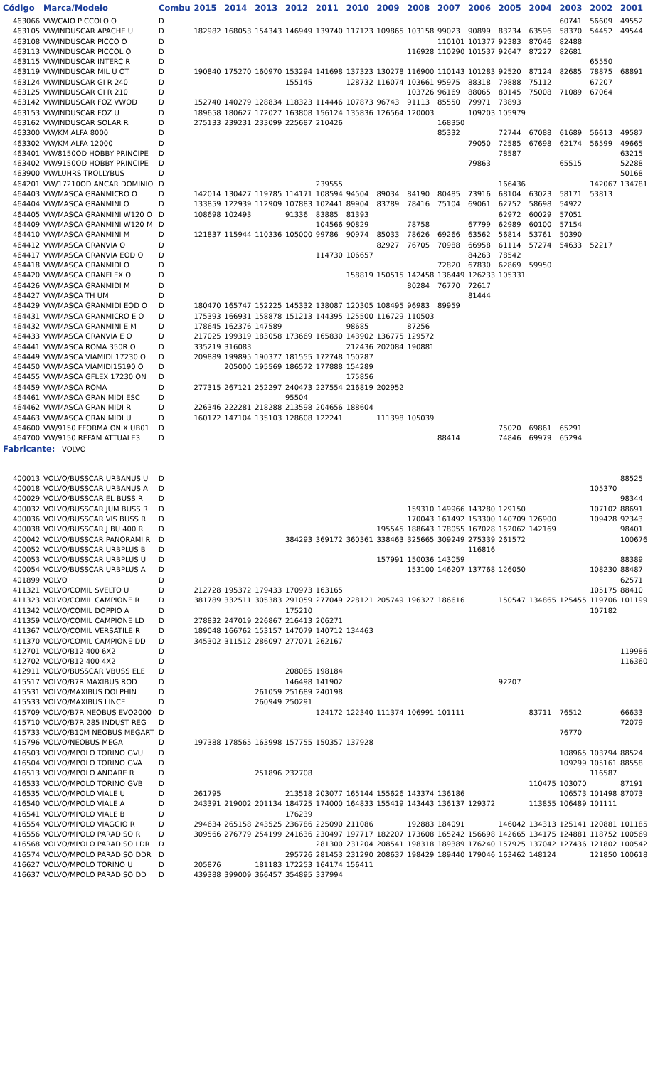| Código | Marca/Modelo | Combu | 2015 | 2014 | 2013 | 2012 | 2011 | 2010 | 2009 | 2008 | 2007 | 2006 | 2005 | 2004 | 2003 | 2002 | 2001 |
| --- | --- | --- | --- | --- | --- | --- | --- | --- | --- | --- | --- | --- | --- | --- | --- | --- | --- |
| 463066 | VW/CAIO PICCOLO O | D | | | | | | | | | | | | | 60741 | 56609 | 49552 |
| 463105 | VW/INDUSCAR APACHE U | D | 182982 | 168053 | 154343 | 146949 | 139740 | 117123 | 109865 | 103158 | 99023 | 90899 | 83234 | 63596 | 58370 | 54452 | 49544 |
| 463108 | VW/INDUSCAR PICCO O | D | | | | | | | | | 110101 | 101377 | 92383 | 87046 | 82488 | | |
| 463113 | VW/INDUSCAR PICCOL O | D | | | | | | | | 116928 | 110290 | 101537 | 92647 | 87227 | 82681 | | |
| 463115 | VW/INDUSCAR INTERC R | D | | | | | | | | | | | | | | 65550 | |
| 463119 | VW/INDUSCAR MIL U OT | D | 190840 | 175270 | 160970 | 153294 | 141698 | 137323 | 130278 | 116900 | 110143 | 101283 | 92520 | 87124 | 82685 | 78875 | 68891 |
| 463124 | VW/INDUSCAR GI R 240 | D | | | | 155145 | | 128732 | 116074 | 103661 | 95975 | 88318 | 79888 | 75112 | | 67207 | |
| 463125 | VW/INDUSCAR GI R 210 | D | | | | | | | | 103726 | 96169 | 88065 | 80145 | 75008 | 71089 | 67064 | |
| 463142 | VW/INDUSCAR FOZ VWOD | D | 152740 | 140279 | 128834 | 118323 | 114446 | 107873 | 96743 | 91113 | 85550 | 79971 | 73893 | | | | |
| 463153 | VW/INDUSCAR FOZ U | D | 189658 | 180627 | 172027 | 163808 | 156124 | 135836 | 126564 | 120003 | | 109203 | 105979 | | | | |
| 463162 | VW/INDUSCAR SOLAR R | D | 275133 | 239231 | 233099 | 225687 | 210426 | | | | 168350 | | | | | | |
| 463300 | VW/KM ALFA 8000 | D | | | | | | | | | 85332 | | 72744 | 67088 | 61689 | 56613 | 49587 |
| 463302 | VW/KM ALFA 12000 | D | | | | | | | | | | 79050 | 72585 | 67698 | 62174 | 56599 | 49665 |
| 463401 | VW/8150OD HOBBY PRINCIPE | D | | | | | | | | | | | 78587 | | | | 63215 |
| 463402 | VW/9150OD HOBBY PRINCIPE | D | | | | | | | | | | 79863 | | | 65515 | | 52288 |
| 463900 | VW/LUHRS TROLLYBUS | D | | | | | | | | | | | | | | | 50168 |
| 464201 | VW/17210OD ANCAR DOMINIO | D | | | | | 239555 | | | | | | 166436 | | | 142067 | 134781 |
| 464403 | VW/MASCA GRANMICRO O | D | 142014 | 130427 | 119785 | 114171 | 108594 | 94504 | 89034 | 84190 | 80485 | 73916 | 68104 | 63023 | 58171 | 53813 | |
| 464404 | VW/MASCA GRANMINI O | D | 133859 | 122939 | 112909 | 107883 | 102441 | 89904 | 83789 | 78416 | 75104 | 69061 | 62752 | 58698 | 54922 | | |
| 464405 | VW/MASCA GRANMINI W120 O | D | 108698 | 102493 | | 91336 | 83885 | 81393 | | | | | 62972 | 60029 | 57051 | | |
| 464409 | VW/MASCA GRANMINI W120 M | D | | | | | 104566 | 90829 | | 78758 | | 67799 | 62989 | 60100 | 57154 | | |
| 464410 | VW/MASCA GRANMINI M | D | 121837 | 115944 | 110336 | 105000 | 99786 | 90974 | 85033 | 78626 | 69266 | 63562 | 56814 | 53761 | 50390 | | |
| 464412 | VW/MASCA GRANVIA O | D | | | | | | | 82927 | 76705 | 70988 | 66958 | 61114 | 57274 | 54633 | 52217 | |
| 464417 | VW/MASCA GRANVIA EOD O | D | | | | | 114730 | 106657 | | | | 84263 | 78542 | | | | |
| 464418 | VW/MASCA GRANMIDI O | D | | | | | | | | | 72820 | 67830 | 62869 | 59950 | | | |
| 464420 | VW/MASCA GRANFLEX O | D | | | | | | 158819 | 150515 | 142458 | 136449 | 126233 | 105331 | | | | |
| 464426 | VW/MASCA GRANMIDI M | D | | | | | | | | 80284 | 76770 | 72617 | | | | | |
| 464427 | VW/MASCA TH UM | D | | | | | | | | | | 81444 | | | | | |
| 464429 | VW/MASCA GRANMIDI EOD O | D | 180470 | 165747 | 152225 | 145332 | 138087 | 120305 | 108495 | 96983 | 89959 | | | | | | |
| 464431 | VW/MASCA GRANMICRO E O | D | 175393 | 166931 | 158878 | 151213 | 144395 | 125500 | 116729 | 110503 | | | | | | | |
| 464432 | VW/MASCA GRANMINI E M | D | 178645 | 162376 | 147589 | | | 98685 | | 87256 | | | | | | | |
| 464433 | VW/MASCA GRANVIA E O | D | 217025 | 199319 | 183058 | 173669 | 165830 | 143902 | 136775 | 129572 | | | | | | | |
| 464441 | VW/MASCA ROMA 350R O | D | 335219 | 316083 | | | | 212436 | 202084 | 190881 | | | | | | | |
| 464449 | VW/MASCA VIAMIDI 17230 O | D | 209889 | 199895 | 190377 | 181555 | 172748 | 150287 | | | | | | | | | |
| 464450 | VW/MASCA VIAMIDI15190 O | D | | 205000 | 195569 | 186572 | 177888 | 154289 | | | | | | | | | |
| 464455 | VW/MASCA GFLEX 17230 ON | D | | | | | | 175856 | | | | | | | | | |
| 464459 | VW/MASCA ROMA | D | 277315 | 267121 | 252297 | 240473 | 227554 | 216819 | 202952 | | | | | | | | |
| 464461 | VW/MASCA GRAN MIDI ESC | D | | | | 95504 | | | | | | | | | | | |
| 464462 | VW/MASCA GRAN MIDI R | D | 226346 | 222281 | 218288 | 213598 | 204656 | 188604 | | | | | | | | | |
| 464463 | VW/MASCA GRAN MIDI U | D | 160172 | 147104 | 135103 | 128608 | 122241 | | 111398 | 105039 | | | | | | | |
| 464600 | VW/9150 FFORMA ONIX UB01 | D | | | | | | | | | | | 75020 | 69861 | 65291 | | |
| 464700 | VW/9150 REFAM ATTUALE3 | D | | | | | | | | | 88414 | | 74846 | 69979 | 65294 | | |
| Fabricante: VOLVO | | | | | | | | | | | | | | | | | |
| 400013 | VOLVO/BUSSCAR URBANUS U | D | | | | | | | | | | | | | | | 88525 |
| 400018 | VOLVO/BUSSCAR URBANUS A | D | | | | | | | | | | | | | | 105370 | |
| 400029 | VOLVO/BUSSCAR EL BUSS R | D | | | | | | | | | | | | | | | 98344 |
| 400032 | VOLVO/BUSSCAR JUM BUSS R | D | | | | | | | | 159310 | 149966 | 143280 | 129150 | | | 107102 | 88691 |
| 400036 | VOLVO/BUSSCAR VIS BUSS R | D | | | | | | | | 170043 | 161492 | 153300 | 140709 | 126900 | | 109428 | 92343 |
| 400038 | VOLVO/BUSSCAR J BU 400 R | D | | | | | | | 195545 | 188643 | 178055 | 167028 | 152062 | 142169 | | | 98401 |
| 400042 | VOLVO/BUSSCAR PANORAMI R | D | | | | 384293 | 369172 | 360361 | 338463 | 325665 | 309249 | 275339 | 261572 | | | | 100676 |
| 400052 | VOLVO/BUSSCAR URBPLUS B | D | | | | | | | | | | 116816 | | | | | |
| 400053 | VOLVO/BUSSCAR URBPLUS U | D | | | | | | | 157991 | 150036 | 143059 | | | | | | 88389 |
| 400054 | VOLVO/BUSSCAR URBPLUS A | D | | | | | | | | 153100 | 146207 | 137768 | 126050 | | | 108230 | 88487 |
| 401899 | VOLVO | D | | | | | | | | | | | | | | | 62571 |
| 411321 | VOLVO/COMIL SVELTO U | D | 212728 | 195372 | 179433 | 170973 | 163165 | | | | | | | | | 105175 | 88410 |
| 411323 | VOLVO/COMIL CAMPIONE R | D | 381789 | 332511 | 305383 | 291059 | 277049 | 228121 | 205749 | 196327 | 186616 | | 150547 | 134865 | 125455 | 119706 | 101199 |
| 411342 | VOLVO/COMIL DOPPIO A | D | | | | 175210 | | | | | | | | | | 107182 | |
| 411359 | VOLVO/COMIL CAMPIONE LD | D | 278832 | 247019 | 226867 | 216413 | 206271 | | | | | | | | | | |
| 411367 | VOLVO/COMIL VERSATILE R | D | 189048 | 166762 | 153157 | 147079 | 140712 | 134463 | | | | | | | | | |
| 411370 | VOLVO/COMIL CAMPIONE DD | D | 345302 | 311512 | 286097 | 277071 | 262167 | | | | | | | | | | |
| 412701 | VOLVO/B12 400 6X2 | D | | | | | | | | | | | | | | | 119986 |
| 412702 | VOLVO/B12 400 4X2 | D | | | | | | | | | | | | | | | 116360 |
| 412911 | VOLVO/BUSSCAR VBUSS ELE | D | | | | 208085 | 198184 | | | | | | | | | | |
| 415517 | VOLVO/B7R MAXIBUS ROD | D | | | | 146498 | 141902 | | | | | | 92207 | | | | |
| 415531 | VOLVO/MAXIBUS DOLPHIN | D | | | 261059 | 251689 | 240198 | | | | | | | | | | |
| 415533 | VOLVO/MAXIBUS LINCE | D | | | 260949 | 250291 | | | | | | | | | | | |
| 415709 | VOLVO/B7R NEOBUS EVO2000 | D | | | | | 124172 | 122340 | 111374 | 106991 | 101111 | | | 83711 | 76512 | | 66633 |
| 415710 | VOLVO/B7R 285 INDUST REG | D | | | | | | | | | | | | | | | 72079 |
| 415733 | VOLVO/B10M NEOBUS MEGART | D | | | | | | | | | | | | | 76770 | | |
| 415796 | VOLVO/NEOBUS MEGA | D | 197388 | 178565 | 163998 | 157755 | 150357 | 137928 | | | | | | | | | |
| 416503 | VOLVO/MPOLO TORINO GVU | D | | | | | | | | | | | | | 108965 | 103794 | 88524 |
| 416504 | VOLVO/MPOLO TORINO GVA | D | | | | | | | | | | | | | 109299 | 105161 | 88558 |
| 416513 | VOLVO/MPOLO ANDARE R | D | | | 251896 | 232708 | | | | | | | | | | 116587 | |
| 416533 | VOLVO/MPOLO TORINO GVB | D | | | | | | | | | | | | 110475 | 103070 | | 87191 |
| 416535 | VOLVO/MPOLO VIALE U | D | 261795 | | | 213518 | 203077 | 165144 | 155626 | 143374 | 136186 | | | | 106573 | 101498 | 87073 |
| 416540 | VOLVO/MPOLO VIALE A | D | 243391 | 219002 | 201134 | 184725 | 174000 | 164833 | 155419 | 143443 | 136137 | 129372 | | 113855 | 106489 | 101111 | |
| 416541 | VOLVO/MPOLO VIALE B | D | | | | 176239 | | | | | | | | | | | |
| 416554 | VOLVO/MPOLO VIAGGIO R | D | 294634 | 265158 | 243525 | 236786 | 225090 | 211086 | | 192883 | 184091 | | 146042 | 134313 | 125141 | 120881 | 101185 |
| 416556 | VOLVO/MPOLO PARADISO R | D | 309566 | 276779 | 254199 | 241636 | 230497 | 197717 | 182207 | 173608 | 165242 | 156698 | 142665 | 134175 | 124881 | 118752 | 100569 |
| 416568 | VOLVO/MPOLO PARADISO LDR | D | | | | | 281300 | 231204 | 208541 | 198318 | 189389 | 176240 | 157925 | 137042 | 127436 | 121802 | 100542 |
| 416574 | VOLVO/MPOLO PARADISO DDR | D | | | | 295726 | 281453 | 231290 | 208637 | 198429 | 189440 | 179046 | 163462 | 148124 | | 121850 | 100618 |
| 416627 | VOLVO/MPOLO TORINO U | D | 205876 | | 181183 | 172253 | 164174 | 156411 | | | | | | | | | |
| 416637 | VOLVO/MPOLO PARADISO DD | D | 439388 | 399009 | 366457 | 354895 | 337994 | | | | | | | | | | |